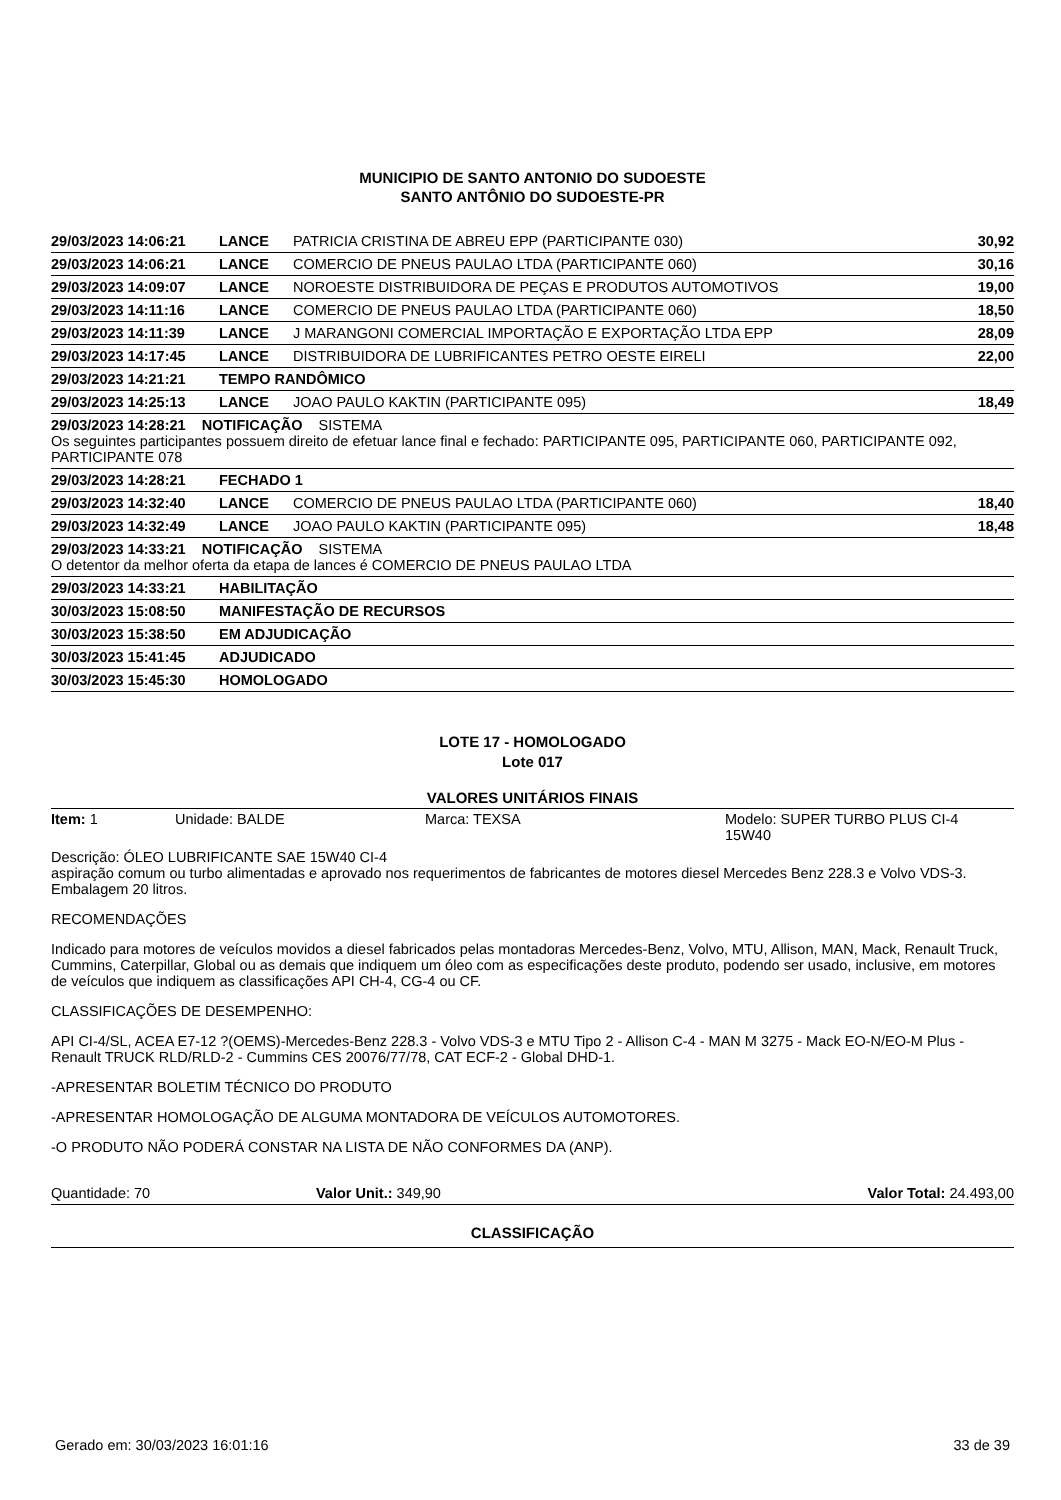MUNICIPIO DE SANTO ANTONIO DO SUDOESTE
SANTO ANTÔNIO DO SUDOESTE-PR
| 29/03/2023 14:06:21 | LANCE | PATRICIA CRISTINA DE ABREU EPP (PARTICIPANTE 030) | 30,92 |
| 29/03/2023 14:06:21 | LANCE | COMERCIO DE PNEUS PAULAO LTDA (PARTICIPANTE 060) | 30,16 |
| 29/03/2023 14:09:07 | LANCE | NOROESTE DISTRIBUIDORA DE PEÇAS E PRODUTOS AUTOMOTIVOS | 19,00 |
| 29/03/2023 14:11:16 | LANCE | COMERCIO DE PNEUS PAULAO LTDA (PARTICIPANTE 060) | 18,50 |
| 29/03/2023 14:11:39 | LANCE | J MARANGONI COMERCIAL IMPORTAÇÃO E EXPORTAÇÃO LTDA EPP | 28,09 |
| 29/03/2023 14:17:45 | LANCE | DISTRIBUIDORA DE LUBRIFICANTES PETRO OESTE EIRELI | 22,00 |
| 29/03/2023 14:21:21 | TEMPO RANDÔMICO | | |
| 29/03/2023 14:25:13 | LANCE | JOAO PAULO KAKTIN (PARTICIPANTE 095) | 18,49 |
| 29/03/2023 14:28:21 NOTIFICAÇÃO SISTEMA Os seguintes participantes possuem direito de efetuar lance final e fechado: PARTICIPANTE 095, PARTICIPANTE 060, PARTICIPANTE 092, PARTICIPANTE 078 | | | |
| 29/03/2023 14:28:21 | FECHADO 1 | | |
| 29/03/2023 14:32:40 | LANCE | COMERCIO DE PNEUS PAULAO LTDA (PARTICIPANTE 060) | 18,40 |
| 29/03/2023 14:32:49 | LANCE | JOAO PAULO KAKTIN (PARTICIPANTE 095) | 18,48 |
| 29/03/2023 14:33:21 NOTIFICAÇÃO SISTEMA O detentor da melhor oferta da etapa de lances é COMERCIO DE PNEUS PAULAO LTDA | | | |
| 29/03/2023 14:33:21 | HABILITAÇÃO | | |
| 30/03/2023 15:08:50 | MANIFESTAÇÃO DE RECURSOS | | |
| 30/03/2023 15:38:50 | EM ADJUDICAÇÃO | | |
| 30/03/2023 15:41:45 | ADJUDICADO | | |
| 30/03/2023 15:45:30 | HOMOLOGADO | | |
LOTE 17 - HOMOLOGADO
Lote 017
VALORES UNITÁRIOS FINAIS
Item: 1 Unidade: BALDE Marca: TEXSA Modelo: SUPER TURBO PLUS CI-4 15W40
Descrição: ÓLEO LUBRIFICANTE SAE 15W40 CI-4
aspiração comum ou turbo alimentadas e aprovado nos requerimentos de fabricantes de motores diesel Mercedes Benz 228.3 e Volvo VDS-3. Embalagem 20 litros.
RECOMENDAÇÕES
Indicado para motores de veículos movidos a diesel fabricados pelas montadoras Mercedes-Benz, Volvo, MTU, Allison, MAN, Mack, Renault Truck, Cummins, Caterpillar, Global ou as demais que indiquem um óleo com as especificações deste produto, podendo ser usado, inclusive, em motores de veículos que indiquem as classificações API CH-4, CG-4 ou CF.
CLASSIFICAÇÕES DE DESEMPENHO:
API CI-4/SL, ACEA E7-12 ?(OEMS)-Mercedes-Benz 228.3 - Volvo VDS-3 e MTU Tipo 2 - Allison C-4 - MAN M 3275 - Mack EO-N/EO-M Plus - Renault TRUCK RLD/RLD-2 - Cummins CES 20076/77/78, CAT ECF-2 - Global DHD-1.
-APRESENTAR BOLETIM TÉCNICO DO PRODUTO
-APRESENTAR HOMOLOGAÇÃO DE ALGUMA MONTADORA DE VEÍCULOS AUTOMOTORES.
-O PRODUTO NÃO PODERÁ CONSTAR NA LISTA DE NÃO CONFORMES DA (ANP).
Quantidade: 70 Valor Unit.: 349,90 Valor Total: 24.493,00
CLASSIFICAÇÃO
Gerado em: 30/03/2023 16:01:16 33 de 39